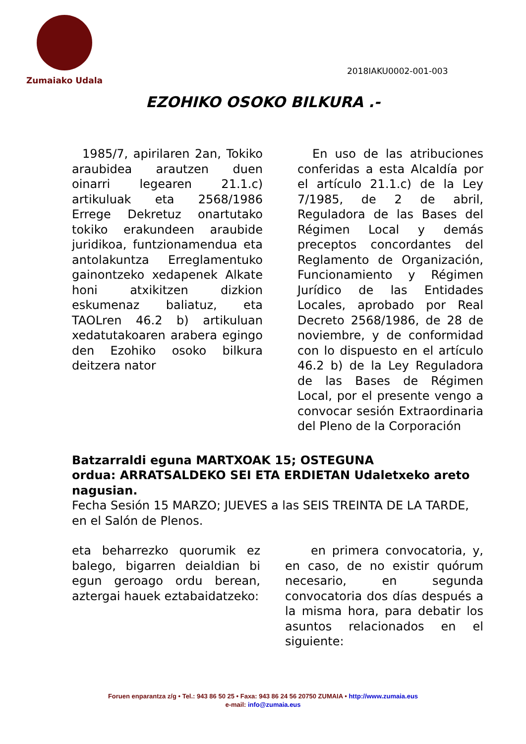Zumaiako Udala
2018IAKU0002-001-003
EZOHIKO OSOKO BILKURA .-
1985/7, apirilaren 2an, Tokiko araubidea arautzen duen oinarri legearen 21.1.c) artikuluak eta 2568/1986 Errege Dekretuz onartutako tokiko erakundeen araubide juridikoa, funtzionamendua eta antolakuntza Erreglamentuko gainontzeko xedapenek Alkate honi atxikitzen dizkion eskumenaz baliatuz, eta TAOLren 46.2 b) artikuluan xedatutakoaren arabera egingo den Ezohiko osoko bilkura deitzera nator
En uso de las atribuciones conferidas a esta Alcaldía por el artículo 21.1.c) de la Ley 7/1985, de 2 de abril, Reguladora de las Bases del Régimen Local y demás preceptos concordantes del Reglamento de Organización, Funcionamiento y Régimen Jurídico de las Entidades Locales, aprobado por Real Decreto 2568/1986, de 28 de noviembre, y de conformidad con lo dispuesto en el artículo 46.2 b) de la Ley Reguladora de las Bases de Régimen Local, por el presente vengo a convocar sesión Extraordinaria del Pleno de la Corporación
Batzarraldi eguna MARTXOAK 15; OSTEGUNA
ordua: ARRATSALDEKO SEI ETA ERDIETAN Udaletxeko areto nagusian.
Fecha Sesión 15 MARZO; JUEVES a las SEIS TREINTA DE LA TARDE, en el Salón de Plenos.
eta beharrezko quorumik ez balego, bigarren deialdian bi egun geroago ordu berean, aztergai hauek eztabaidatzeko:
en primera convocatoria, y, en caso, de no existir quórum necesario, en segunda convocatoria dos días después a la misma hora, para debatir los asuntos relacionados en el siguiente:
Foruen enparantza z/g • Tel.: 943 86 50 25 • Faxa: 943 86 24 56 20750 ZUMAIA • http://www.zumaia.eus
e-mail: info@zumaia.eus